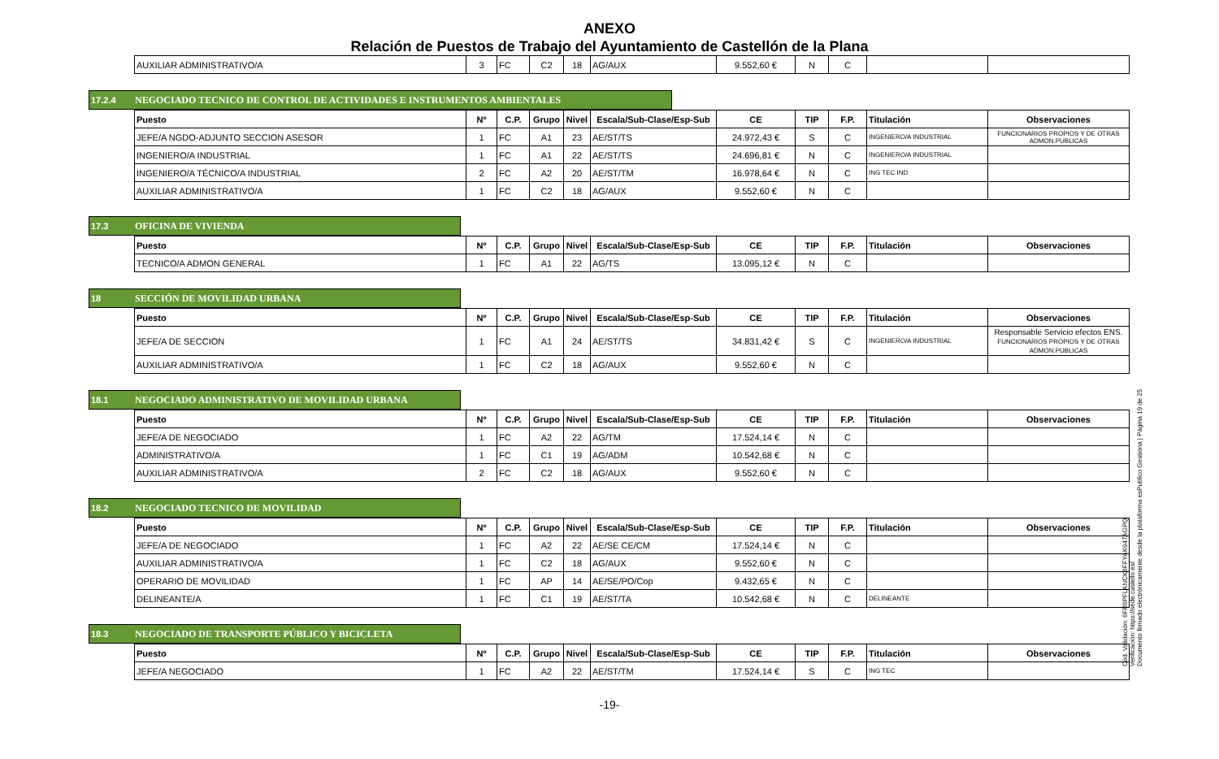ANEXO
Relación de Puestos de Trabajo del Ayuntamiento de Castellón de la Plana
| AUXILIAR ADMINISTRATIVO/A | 3 | FC | C2 | 18 | AG/AUX | 9.552,60 € | N | C | | |
17.2.4 NEGOCIADO TECNICO DE CONTROL DE ACTIVIDADES E INSTRUMENTOS AMBIENTALES
| Puesto | Nº | C.P. | Grupo | Nivel | Escala/Sub-Clase/Esp-Sub | CE | TIP | F.P. | Titulación | Observaciones |
| --- | --- | --- | --- | --- | --- | --- | --- | --- | --- | --- |
| JEFE/A NGDO-ADJUNTO SECCION ASESOR | 1 | FC | A1 | 23 | AE/ST/TS | 24.972,43 € | S | C | INGENIERO/A INDUSTRIAL | FUNCIONARIOS PROPIOS Y DE OTRAS ADMON.PUBLICAS |
| INGENIERO/A INDUSTRIAL | 1 | FC | A1 | 22 | AE/ST/TS | 24.696,81 € | N | C | INGENIERO/A INDUSTRIAL | |
| INGENIERO/A TÉCNICO/A INDUSTRIAL | 2 | FC | A2 | 20 | AE/ST/TM | 16.978,64 € | N | C | ING TEC IND | |
| AUXILIAR ADMINISTRATIVO/A | 1 | FC | C2 | 18 | AG/AUX | 9.552,60 € | N | C | | |
17.3 OFICINA DE VIVIENDA
| Puesto | Nº | C.P. | Grupo | Nivel | Escala/Sub-Clase/Esp-Sub | CE | TIP | F.P. | Titulación | Observaciones |
| --- | --- | --- | --- | --- | --- | --- | --- | --- | --- | --- |
| TECNICO/A ADMON GENERAL | 1 | FC | A1 | 22 | AG/TS | 13.095,12 € | N | C | | |
18 SECCIÓN DE MOVILIDAD URBANA
| Puesto | Nº | C.P. | Grupo | Nivel | Escala/Sub-Clase/Esp-Sub | CE | TIP | F.P. | Titulación | Observaciones |
| --- | --- | --- | --- | --- | --- | --- | --- | --- | --- | --- |
| JEFE/A DE SECCION | 1 | FC | A1 | 24 | AE/ST/TS | 34.831,42 € | S | C | INGENIERO/A INDUSTRIAL | Responsable Servicio efectos ENS. FUNCIONARIOS PROPIOS Y DE OTRAS ADMON.PUBLICAS |
| AUXILIAR ADMINISTRATIVO/A | 1 | FC | C2 | 18 | AG/AUX | 9.552,60 € | N | C | | |
18.1 NEGOCIADO ADMINISTRATIVO DE MOVILIDAD URBANA
| Puesto | Nº | C.P. | Grupo | Nivel | Escala/Sub-Clase/Esp-Sub | CE | TIP | F.P. | Titulación | Observaciones |
| --- | --- | --- | --- | --- | --- | --- | --- | --- | --- | --- |
| JEFE/A DE NEGOCIADO | 1 | FC | A2 | 22 | AG/TM | 17.524,14 € | N | C | | |
| ADMINISTRATIVO/A | 1 | FC | C1 | 19 | AG/ADM | 10.542,68 € | N | C | | |
| AUXILIAR ADMINISTRATIVO/A | 2 | FC | C2 | 18 | AG/AUX | 9.552,60 € | N | C | | |
18.2 NEGOCIADO TECNICO DE MOVILIDAD
| Puesto | Nº | C.P. | Grupo | Nivel | Escala/Sub-Clase/Esp-Sub | CE | TIP | F.P. | Titulación | Observaciones |
| --- | --- | --- | --- | --- | --- | --- | --- | --- | --- | --- |
| JEFE/A DE NEGOCIADO | 1 | FC | A2 | 22 | AE/SE CE/CM | 17.524,14 € | N | C | | |
| AUXILIAR ADMINISTRATIVO/A | 1 | FC | C2 | 18 | AG/AUX | 9.552,60 € | N | C | | |
| OPERARIO DE MOVILIDAD | 1 | FC | AP | 14 | AE/SE/PO/Cop | 9.432,65 € | N | C | | |
| DELINEANTE/A | 1 | FC | C1 | 19 | AE/ST/TA | 10.542,68 € | N | C | DELINEANTE | |
18.3 NEGOCIADO DE TRANSPORTE PÚBLICO Y BICICLETA
| Puesto | Nº | C.P. | Grupo | Nivel | Escala/Sub-Clase/Esp-Sub | CE | TIP | F.P. | Titulación | Observaciones |
| --- | --- | --- | --- | --- | --- | --- | --- | --- | --- | --- |
| JEFE/A NEGOCIADO | 1 | FC | A2 | 22 | AE/ST/TM | 17.524,14 € | S | C | ING TEC | |
-19-
Cód. Validación: 6FR6PFLANCK6FFYAK947AGPQ
Verificación: https://sede.castello.es/
Documento firmado electrónicamente desde la plataforma esPublico Gestiona | Página 19 de 25